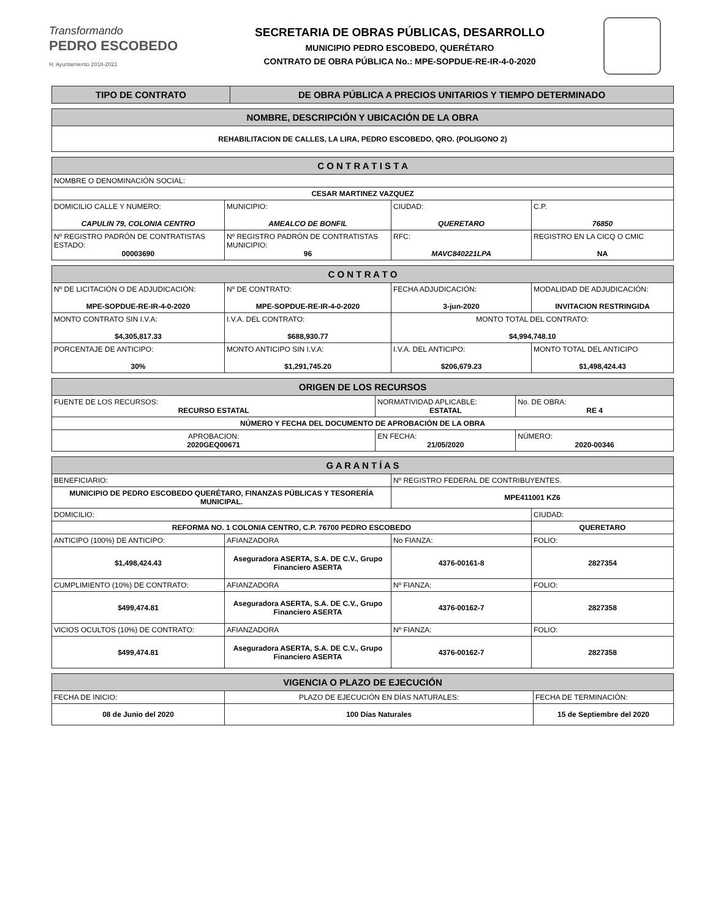Transformando
PEDRO ESCOBEDO
H. Ayuntamiento 2018-2021
SECRETARIA DE OBRAS PÚBLICAS, DESARROLLO
MUNICIPIO PEDRO ESCOBEDO, QUERÉTARO
CONTRATO DE OBRA PÚBLICA No.: MPE-SOPDUE-RE-IR-4-0-2020
| TIPO DE CONTRATO | DE OBRA PÚBLICA A PRECIOS UNITARIOS Y TIEMPO DETERMINADO |
| --- | --- |
| NOMBRE, DESCRIPCIÓN Y UBICACIÓN DE LA OBRA |
| --- |
| REHABILITACION DE CALLES, LA LIRA, PEDRO ESCOBEDO, QRO. (POLIGONO 2) |
| C O N T R A T I S T A | | | |
| --- | --- | --- | --- |
| NOMBRE O DENOMINACIÓN SOCIAL: | | | |
| CESAR MARTINEZ VAZQUEZ | | | |
| DOMICILIO CALLE Y NUMERO: CAPULIN 79, COLONIA CENTRO | MUNICIPIO: AMEALCO DE BONFIL | CIUDAD: QUERETARO | C.P. 76850 |
| Nº REGISTRO PADRÓN DE CONTRATISTAS ESTADO: 00003690 | Nº REGISTRO PADRÓN DE CONTRATISTAS MUNICIPIO: 96 | RFC: MAVC840221LPA | REGISTRO EN LA CICQ O CMIC NA |
| C O N T R A T O | | | |
| --- | --- | --- | --- |
| Nº DE LICITACIÓN O DE ADJUDICACIÓN: MPE-SOPDUE-RE-IR-4-0-2020 | Nº DE CONTRATO: MPE-SOPDUE-RE-IR-4-0-2020 | FECHA ADJUDICACIÓN: 3-jun-2020 | MODALIDAD DE ADJUDICACIÓN: INVITACION RESTRINGIDA |
| MONTO CONTRATO SIN I.V.A: $4,305,817.33 | I.V.A. DEL CONTRATO: $688,930.77 | MONTO TOTAL DEL CONTRATO: $4,994,748.10 | |
| PORCENTAJE DE ANTICIPO: 30% | MONTO ANTICIPO SIN I.V.A: $1,291,745.20 | I.V.A. DEL ANTICIPO: $206,679.23 | MONTO TOTAL DEL ANTICIPO $1,498,424.43 |
| ORIGEN DE LOS RECURSOS | | |
| --- | --- | --- |
| FUENTE DE LOS RECURSOS: RECURSO ESTATAL | NORMATIVIDAD APLICABLE: ESTATAL | No. DE OBRA: RE 4 |
| NÚMERO Y FECHA DEL DOCUMENTO DE APROBACIÓN DE LA OBRA | | |
| APROBACION: 2020GEQ00671 | EN FECHA: 21/05/2020 | NÚMERO: 2020-00346 |
| G A R A N T Í A S | | | |
| --- | --- | --- | --- |
| BENEFICIARIO: | | Nº REGISTRO FEDERAL DE CONTRIBUYENTES. | |
| MUNICIPIO DE PEDRO ESCOBEDO QUERÉTARO, FINANZAS PÚBLICAS Y TESORERÍA MUNICIPAL. | | MPE411001 KZ6 | |
| DOMICILIO: | | | CIUDAD: |
| REFORMA NO. 1 COLONIA CENTRO, C.P. 76700 PEDRO ESCOBEDO | | | QUERETARO |
| ANTICIPO (100%) DE ANTICIPO: | AFIANZADORA | No FIANZA: | FOLIO: |
| $1,498,424.43 | Aseguradora ASERTA, S.A. DE C.V., Grupo Financiero ASERTA | 4376-00161-8 | 2827354 |
| CUMPLIMIENTO (10%) DE CONTRATO: | AFIANZADORA | Nº FIANZA: | FOLIO: |
| $499,474.81 | Aseguradora ASERTA, S.A. DE C.V., Grupo Financiero ASERTA | 4376-00162-7 | 2827358 |
| VICIOS OCULTOS (10%) DE CONTRATO: | AFIANZADORA | Nº FIANZA: | FOLIO: |
| $499,474.81 | Aseguradora ASERTA, S.A. DE C.V., Grupo Financiero ASERTA | 4376-00162-7 | 2827358 |
| VIGENCIA O PLAZO DE EJECUCIÓN | | |
| --- | --- | --- |
| FECHA DE INICIO: | PLAZO DE EJECUCIÓN EN DÍAS NATURALES: | FECHA DE TERMINACIÓN: |
| 08 de Junio del 2020 | 100 Días Naturales | 15 de Septiembre del 2020 |